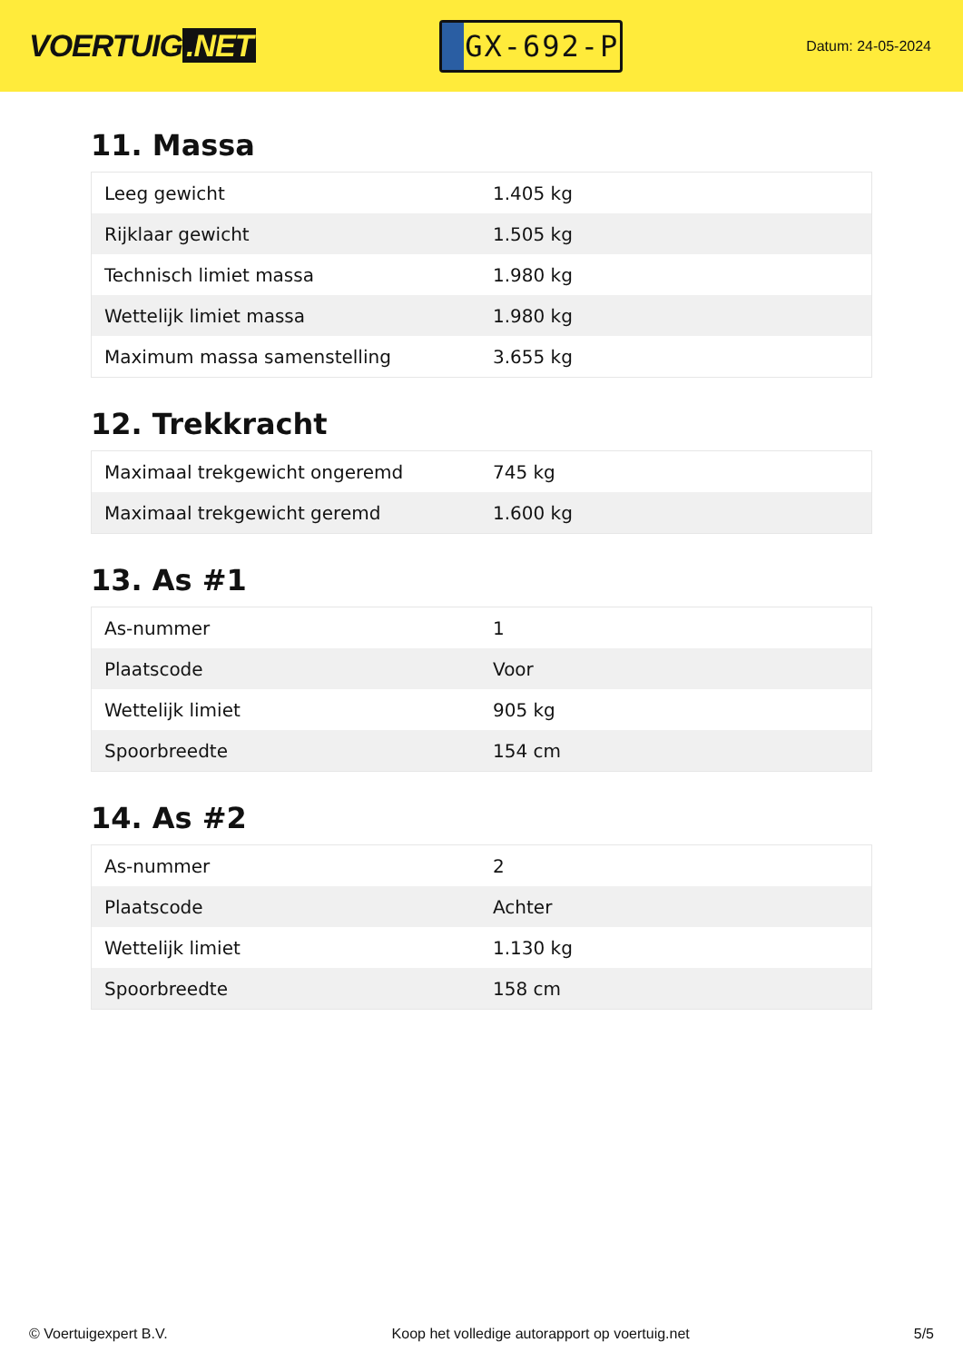VOERTUIG.NET
GX-692-P
Datum: 24-05-2024
11. Massa
| Leeg gewicht | 1.405 kg |
| Rijklaar gewicht | 1.505 kg |
| Technisch limiet massa | 1.980 kg |
| Wettelijk limiet massa | 1.980 kg |
| Maximum massa samenstelling | 3.655 kg |
12. Trekkracht
| Maximaal trekgewicht ongeremd | 745 kg |
| Maximaal trekgewicht geremd | 1.600 kg |
13. As #1
| As-nummer | 1 |
| Plaatscode | Voor |
| Wettelijk limiet | 905 kg |
| Spoorbreedte | 154 cm |
14. As #2
| As-nummer | 2 |
| Plaatscode | Achter |
| Wettelijk limiet | 1.130 kg |
| Spoorbreedte | 158 cm |
© Voertuigexpert B.V. Koop het volledige autorapport op voertuig.net 5/5